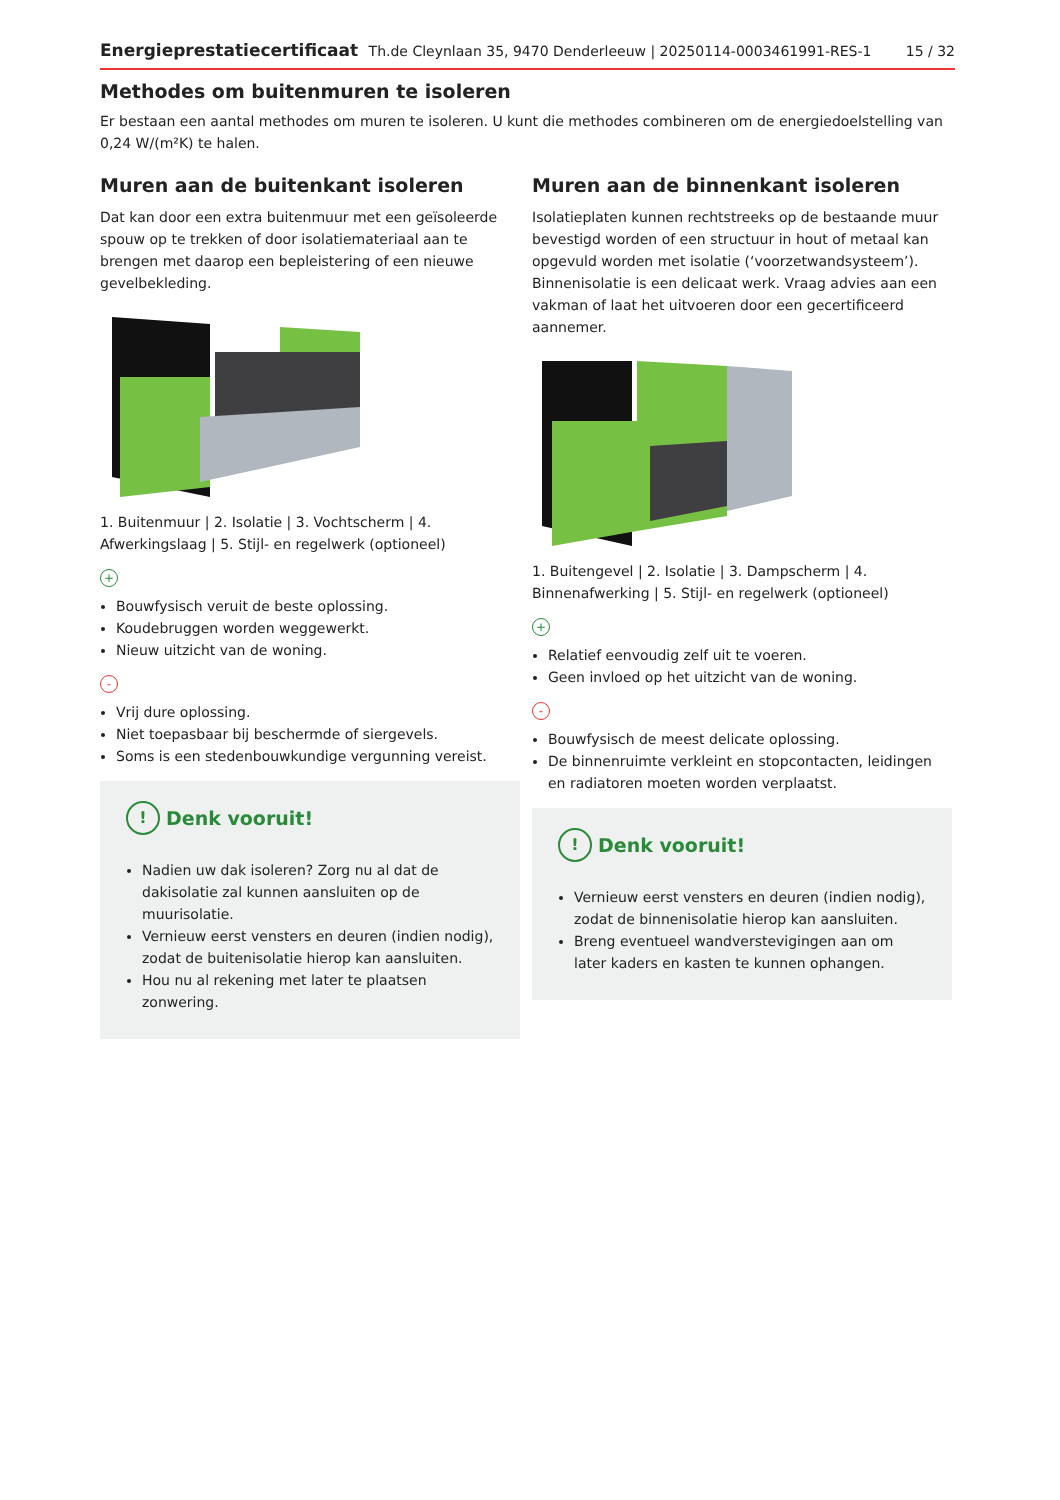Energieprestatiecertificaat Th.de Cleynlaan 35, 9470 Denderleeuw | 20250114-0003461991-RES-1 15 / 32
Methodes om buitenmuren te isoleren
Er bestaan een aantal methodes om muren te isoleren. U kunt die methodes combineren om de energiedoelstelling van 0,24 W/(m²K) te halen.
Muren aan de buitenkant isoleren
Dat kan door een extra buitenmuur met een geïsoleerde spouw op te trekken of door isolatiemateriaal aan te brengen met daarop een bepleistering of een nieuwe gevelbekleding.
1. Buitenmuur | 2. Isolatie | 3. Vochtscherm | 4. Afwerkingslaag | 5. Stijl- en regelwerk (optioneel)
+
Bouwfysisch veruit de beste oplossing.
Koudebruggen worden weggewerkt.
Nieuw uitzicht van de woning.
-
Vrij dure oplossing.
Niet toepasbaar bij beschermde of siergevels.
Soms is een stedenbouwkundige vergunning vereist.
! Denk vooruit!
Nadien uw dak isoleren? Zorg nu al dat de dakisolatie zal kunnen aansluiten op de muurisolatie.
Vernieuw eerst vensters en deuren (indien nodig), zodat de buitenisolatie hierop kan aansluiten.
Hou nu al rekening met later te plaatsen zonwering.
Muren aan de binnenkant isoleren
Isolatieplaten kunnen rechtstreeks op de bestaande muur bevestigd worden of een structuur in hout of metaal kan opgevuld worden met isolatie (‘voorzetwandsysteem’). Binnenisolatie is een delicaat werk. Vraag advies aan een vakman of laat het uitvoeren door een gecertificeerd aannemer.
1. Buitengevel | 2. Isolatie | 3. Dampscherm | 4. Binnenafwerking | 5. Stijl- en regelwerk (optioneel)
+
Relatief eenvoudig zelf uit te voeren.
Geen invloed op het uitzicht van de woning.
-
Bouwfysisch de meest delicate oplossing.
De binnenruimte verkleint en stopcontacten, leidingen en radiatoren moeten worden verplaatst.
! Denk vooruit!
Vernieuw eerst vensters en deuren (indien nodig), zodat de binnenisolatie hierop kan aansluiten.
Breng eventueel wandverstevigingen aan om later kaders en kasten te kunnen ophangen.